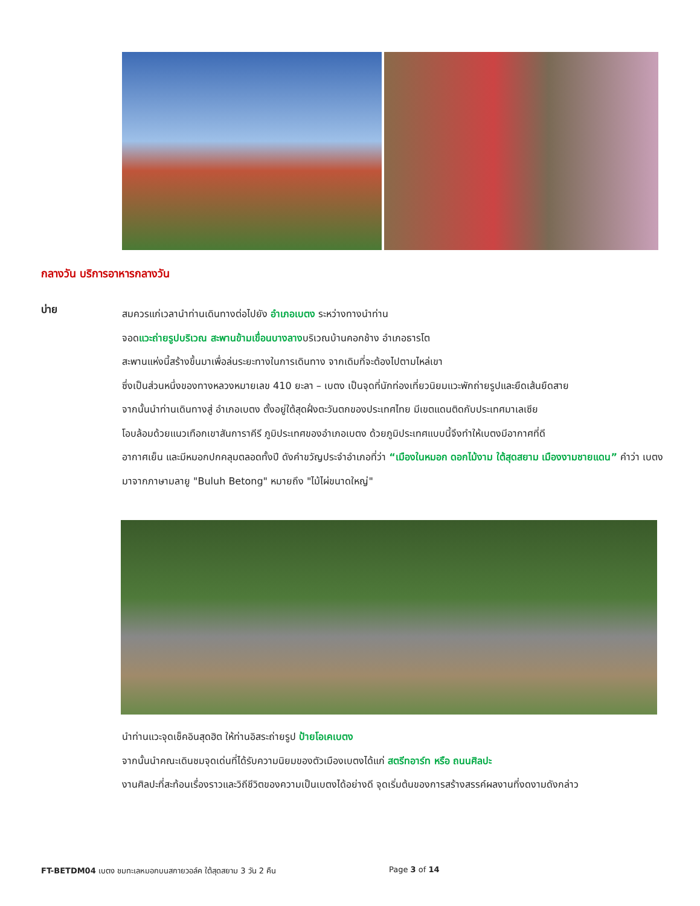กลางวัน บริการอาหารกลางวัน
บ่าย
สมควรแก่เวลานำท่านเดินทางต่อไปยัง อำเภอเบตง ระหว่างทางนำท่าน
จอดแวะถ่ายรูปบริเวณ สะพานข้ามเขื่อนบางลางบริเวณบ้านคอกช้าง อำเภอธารโต
สะพานแห่งนี้สร้างขึ้นมาเพื่อล่นระยะทางในการเดินทาง จากเดิมที่จะต้องไปตามไหล่เขา
ซึ่งเป็นส่วนหนึ่งของทางหลวงหมายเลข 410 ยะลา – เบตง เป็นจุดที่นักท่องเที่ยวนิยมแวะพักถ่ายรูปและยืดเส้นยืดสาย
จากนั้นนำท่านเดินทางสู่ อำเภอเบตง ตั้งอยู่ใต้สุดฝั่งตะวันตกของประเทศไทย มีเขตแดนติดกับประเทศมาเลเซีย
โอบล้อมด้วยแนวเทือกเขาสันการาคีรี ภูมิประเทศของอำเภอเบตง ด้วยภูมิประเทศแบบนี้จึงทำให้เบตงมีอากาศที่ดี
อากาศเย็น และมีหมอกปกคลุมตลอดทั้งปี ดังคำขวัญประจำอำเภอที่ว่า “เมืองในหมอก ดอกไม้งาม ใต้สุดสยาม เมืองงามชายแดน” คำว่า เบตง มาจากภาษามลายู "Buluh Betong" หมายถึง "ไม้ไผ่ขนาดใหญ่"
นำท่านแวะจุดเช็คอินสุดฮิต ให้ท่านอิสระถ่ายรูป ป้ายโอเคเบตง
จากนั้นนำคณะเดินชมจุดเด่นที่ได้รับความนิยมของตัวเมืองเบตงได้แก่ สตรีทอาร์ท หรือ ถนนศิลปะ
งานศิลปะที่สะท้อนเรื่องราวและวิถีชีวิตของความเป็นเบตงได้อย่างดี จุดเริ่มต้นของการสร้างสรรค์ผลงานที่งดงามดังกล่าว
FT-BETDM04 เบตง ชมทะเลหมอกบนสกายวอล์ค ใต้สุดสยาม 3 วัน 2 คืน
Page 3 of 14